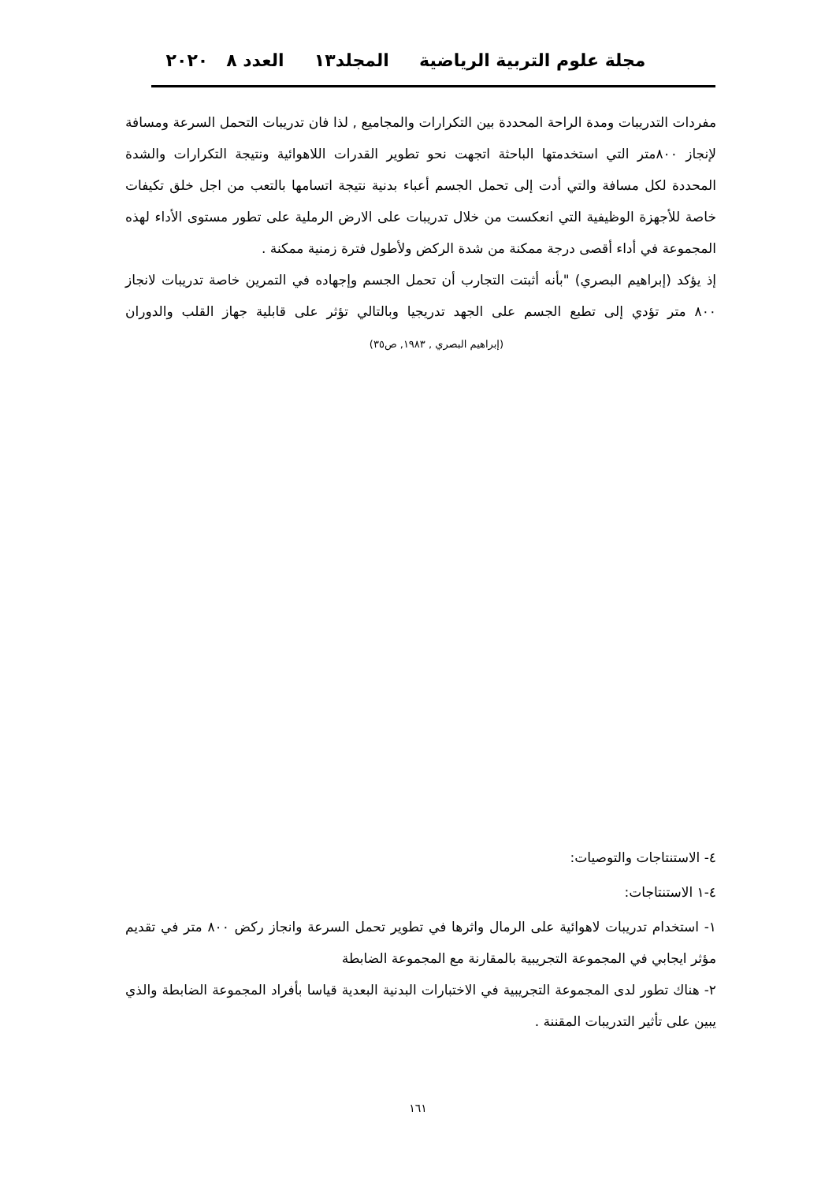مجلة علوم التربية الرياضية المجلد١٣ العدد ٨ ٢٠٢٠
مفردات التدريبات ومدة الراحة المحددة بين التكرارات والمجاميع , لذا فان تدريبات التحمل السرعة ومسافة لإنجاز ٨٠٠متر التي استخدمتها الباحثة اتجهت نحو تطوير القدرات اللاهوائية ونتيجة التكرارات والشدة المحددة لكل مسافة والتي أدت إلى تحمل الجسم أعباء بدنية نتيجة اتسامها بالتعب من اجل خلق تكيفات خاصة للأجهزة الوظيفية التي انعكست من خلال تدريبات على الارض الرملية على تطور مستوى الأداء لهذه المجموعة في أداء أقصى درجة ممكنة من شدة الركض ولأطول فترة زمنية ممكنة .
إذ يؤكد (إبراهيم البصري) "بأنه أثبتت التجارب أن تحمل الجسم وإجهاده في التمرين خاصة تدريبات لانجاز ٨٠٠ متر تؤدي إلى تطبع الجسم على الجهد تدريجيا وبالتالي تؤثر على قابلية جهاز القلب والدوران (إبراهيم البصري , ١٩٨٣, ص٣٥)
٤- الاستنتاجات والتوصيات:
٤-١ الاستنتاجات:
١- استخدام تدريبات لاهوائية على الرمال واثرها في تطوير تحمل السرعة وانجاز ركض ٨٠٠ متر في تقديم مؤثر ايجابي في المجموعة التجريبية بالمقارنة مع المجموعة الضابطة
٢- هناك تطور لدى المجموعة التجريبية في الاختبارات البدنية البعدية قياسا بأفراد المجموعة الضابطة والذي يبين على تأثير التدريبات المقننة .
١٦١